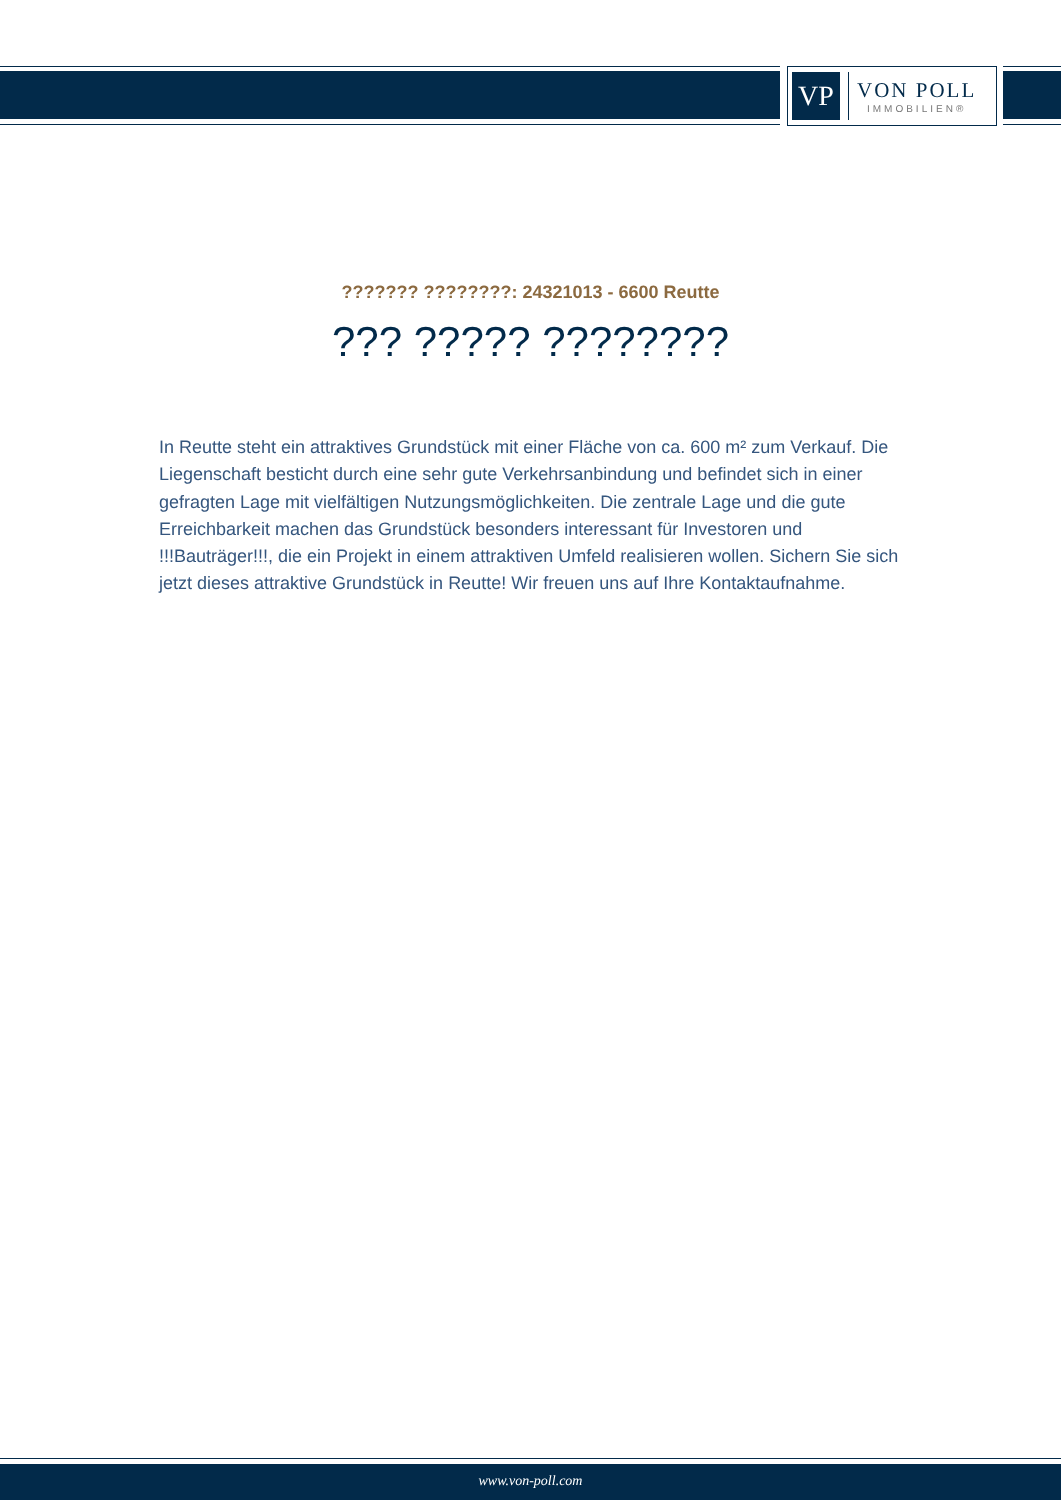VP
VON POLL
IMMOBILIEN®
??????? ????????: 24321013 - 6600 Reutte
??? ????? ????????
In Reutte steht ein attraktives Grundstück mit einer Fläche von ca. 600 m² zum Verkauf. Die Liegenschaft besticht durch eine sehr gute Verkehrsanbindung und befindet sich in einer gefragten Lage mit vielfältigen Nutzungsmöglichkeiten. Die zentrale Lage und die gute Erreichbarkeit machen das Grundstück besonders interessant für Investoren und !!!Bauträger!!!, die ein Projekt in einem attraktiven Umfeld realisieren wollen. Sichern Sie sich jetzt dieses attraktive Grundstück in Reutte! Wir freuen uns auf Ihre Kontaktaufnahme.
www.von-poll.com